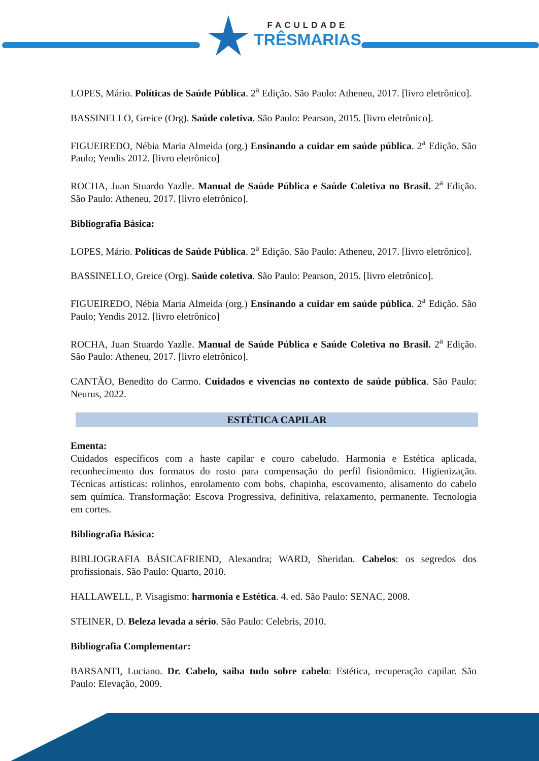FACULDADE
TRÊSMARIAS
LOPES, Mário. Políticas de Saúde Pública. 2<sup>a</sup> Edição. São Paulo: Atheneu, 2017. [livro eletrônico].
BASSINELLO, Greice (Org). Saúde coletiva. São Paulo: Pearson, 2015. [livro eletrônico].
FIGUEIREDO, Nébia Maria Almeida (org.) Ensinando a cuidar em saúde pública. 2<sup>a</sup> Edição. São Paulo; Yendis 2012. [livro eletrônico]
ROCHA, Juan Stuardo Yazlle. Manual de Saúde Pública e Saúde Coletiva no Brasil. 2<sup>a</sup> Edição. São Paulo: Atheneu, 2017. [livro eletrônico].
Bibliografia Básica:
LOPES, Mário. Políticas de Saúde Pública. 2<sup>a</sup> Edição. São Paulo: Atheneu, 2017. [livro eletrônico].
BASSINELLO, Greice (Org). Saúde coletiva. São Paulo: Pearson, 2015. [livro eletrônico].
FIGUEIREDO, Nébia Maria Almeida (org.) Ensinando a cuidar em saúde pública. 2<sup>a</sup> Edição. São Paulo; Yendis 2012. [livro eletrônico]
ROCHA, Juan Stuardo Yazlle. Manual de Saúde Pública e Saúde Coletiva no Brasil. 2<sup>a</sup> Edição. São Paulo: Atheneu, 2017. [livro eletrônico].
CANTÃO, Benedito do Carmo. Cuidados e vivencias no contexto de saúde pública. São Paulo: Neurus, 2022.
ESTÉTICA CAPILAR
Ementa:
Cuidados específicos com a haste capilar e couro cabeludo. Harmonia e Estética aplicada, reconhecimento dos formatos do rosto para compensação do perfil fisionômico. Higienização. Técnicas artísticas: rolinhos, enrolamento com bobs, chapinha, escovamento, alisamento do cabelo sem química. Transformação: Escova Progressiva, definitiva, relaxamento, permanente. Tecnologia em cortes.
Bibliografia Básica:
BIBLIOGRAFIA BÁSICAFRIEND, Alexandra; WARD, Sheridan. Cabelos: os segredos dos profissionais. São Paulo: Quarto, 2010.
HALLAWELL, P. Visagismo: harmonia e Estética. 4. ed. São Paulo: SENAC, 2008.
STEINER, D. Beleza levada a sério. São Paulo: Celebris, 2010.
Bibliografia Complementar:
BARSANTI, Luciano. Dr. Cabelo, saiba tudo sobre cabelo: Estética, recuperação capilar. São Paulo: Elevação, 2009.